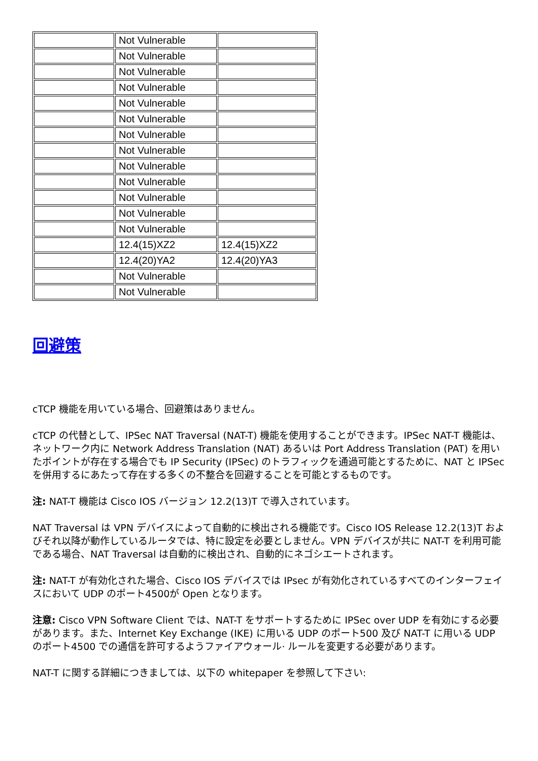| | Not Vulnerable | |
| | Not Vulnerable | |
| | Not Vulnerable | |
| | Not Vulnerable | |
| | Not Vulnerable | |
| | Not Vulnerable | |
| | Not Vulnerable | |
| | Not Vulnerable | |
| | Not Vulnerable | |
| | Not Vulnerable | |
| | Not Vulnerable | |
| | Not Vulnerable | |
| | Not Vulnerable | |
| | 12.4(15)XZ2 | 12.4(15)XZ2 |
| | 12.4(20)YA2 | 12.4(20)YA3 |
| | Not Vulnerable | |
| | Not Vulnerable | |
回避策
cTCP 機能を用いている場合、回避策はありません。
cTCP の代替として、IPSec NAT Traversal (NAT-T) 機能を使用することができます。IPSec NAT-T 機能は、ネットワーク内に Network Address Translation (NAT) あるいは Port Address Translation (PAT) を用いたポイントが存在する場合でも IP Security (IPSec) のトラフィックを通過可能とするために、NAT と IPSec を併用するにあたって存在する多くの不整合を回避することを可能とするものです。
注: NAT-T 機能は Cisco IOS バージョン 12.2(13)T で導入されています。
NAT Traversal は VPN デバイスによって自動的に検出される機能です。Cisco IOS Release 12.2(13)T およびそれ以降が動作しているルータでは、特に設定を必要としません。VPN デバイスが共に NAT-T を利用可能である場合、NAT Traversal は自動的に検出され、自動的にネゴシエートされます。
注: NAT-T が有効化された場合、Cisco IOS デバイスでは IPsec が有効化されているすべてのインターフェイスにおいて UDP のポート4500が Open となります。
注意: Cisco VPN Software Client では、NAT-T をサポートするために IPSec over UDP を有効にする必要があります。また、Internet Key Exchange (IKE) に用いる UDP のポート500 及び NAT-T に用いる UDP のポート4500 での通信を許可するようファイアウォール· ルールを変更する必要があります。
NAT-T に関する詳細につきましては、以下の whitepaper を参照して下さい: